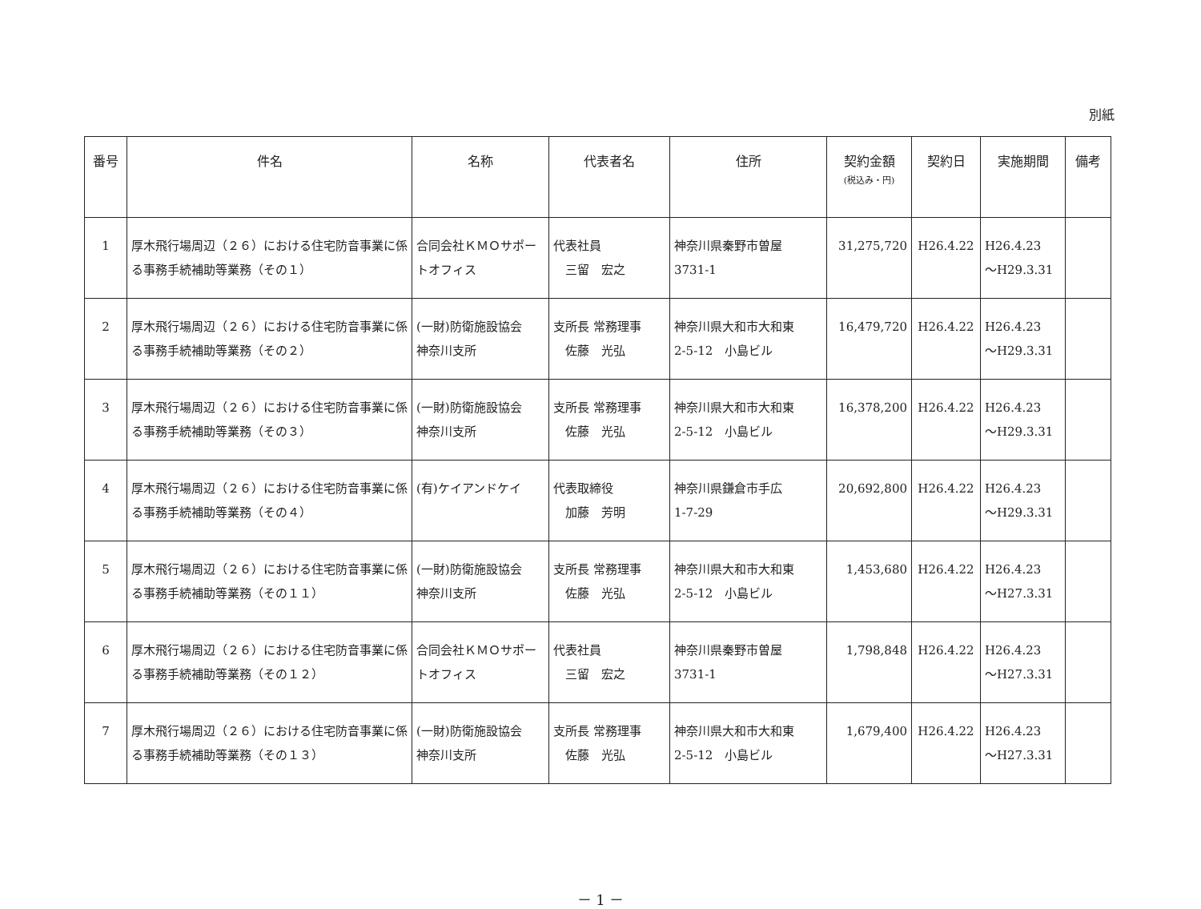別紙
| 番号 | 件名 | 名称 | 代表者名 | 住所 | 契約金額 (税込み・円) | 契約日 | 実施期間 | 備考 |
| --- | --- | --- | --- | --- | --- | --- | --- | --- |
| 1 | 厚木飛行場周辺（２６）における住宅防音事業に係る事務手続補助等業務（その１） | 合同会社ＫＭＯサポートオフィス | 代表社員 三留 宏之 | 神奈川県秦野市曽屋 3731-1 | 31,275,720 | H26.4.22 | H26.4.23 ～H29.3.31 | |
| 2 | 厚木飛行場周辺（２６）における住宅防音事業に係る事務手続補助等業務（その２） | (一財)防衛施設協会 神奈川支所 | 支所長 常務理事 佐藤 光弘 | 神奈川県大和市大和東 2-5-12 小島ビル | 16,479,720 | H26.4.22 | H26.4.23 ～H29.3.31 | |
| 3 | 厚木飛行場周辺（２６）における住宅防音事業に係る事務手続補助等業務（その３） | (一財)防衛施設協会 神奈川支所 | 支所長 常務理事 佐藤 光弘 | 神奈川県大和市大和東 2-5-12 小島ビル | 16,378,200 | H26.4.22 | H26.4.23 ～H29.3.31 | |
| 4 | 厚木飛行場周辺（２６）における住宅防音事業に係る事務手続補助等業務（その４） | (有)ケイアンドケイ | 代表取締役 加藤 芳明 | 神奈川県鎌倉市手広 1-7-29 | 20,692,800 | H26.4.22 | H26.4.23 ～H29.3.31 | |
| 5 | 厚木飛行場周辺（２６）における住宅防音事業に係る事務手続補助等業務（その１１） | (一財)防衛施設協会 神奈川支所 | 支所長 常務理事 佐藤 光弘 | 神奈川県大和市大和東 2-5-12 小島ビル | 1,453,680 | H26.4.22 | H26.4.23 ～H27.3.31 | |
| 6 | 厚木飛行場周辺（２６）における住宅防音事業に係る事務手続補助等業務（その１２） | 合同会社ＫＭＯサポートオフィス | 代表社員 三留 宏之 | 神奈川県秦野市曽屋 3731-1 | 1,798,848 | H26.4.22 | H26.4.23 ～H27.3.31 | |
| 7 | 厚木飛行場周辺（２６）における住宅防音事業に係る事務手続補助等業務（その１３） | (一財)防衛施設協会 神奈川支所 | 支所長 常務理事 佐藤 光弘 | 神奈川県大和市大和東 2-5-12 小島ビル | 1,679,400 | H26.4.22 | H26.4.23 ～H27.3.31 | |
－ 1 －